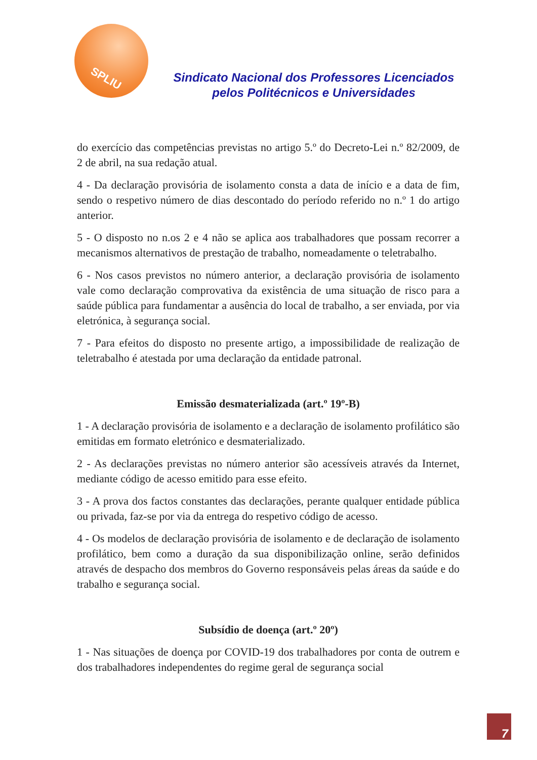SPLIU
Sindicato Nacional dos Professores Licenciados
pelos Politécnicos e Universidades
do exercício das competências previstas no artigo 5.º do Decreto-Lei n.º 82/2009, de 2 de abril, na sua redação atual.
4 - Da declaração provisória de isolamento consta a data de início e a data de fim, sendo o respetivo número de dias descontado do período referido no n.º 1 do artigo anterior.
5 - O disposto no n.os 2 e 4 não se aplica aos trabalhadores que possam recorrer a mecanismos alternativos de prestação de trabalho, nomeadamente o teletrabalho.
6 - Nos casos previstos no número anterior, a declaração provisória de isolamento vale como declaração comprovativa da existência de uma situação de risco para a saúde pública para fundamentar a ausência do local de trabalho, a ser enviada, por via eletrónica, à segurança social.
7 - Para efeitos do disposto no presente artigo, a impossibilidade de realização de teletrabalho é atestada por uma declaração da entidade patronal.
Emissão desmaterializada (art.º 19º-B)
1 - A declaração provisória de isolamento e a declaração de isolamento profilático são emitidas em formato eletrónico e desmaterializado.
2 - As declarações previstas no número anterior são acessíveis através da Internet, mediante código de acesso emitido para esse efeito.
3 - A prova dos factos constantes das declarações, perante qualquer entidade pública ou privada, faz-se por via da entrega do respetivo código de acesso.
4 - Os modelos de declaração provisória de isolamento e de declaração de isolamento profilático, bem como a duração da sua disponibilização online, serão definidos através de despacho dos membros do Governo responsáveis pelas áreas da saúde e do trabalho e segurança social.
Subsídio de doença (art.º 20º)
1 - Nas situações de doença por COVID-19 dos trabalhadores por conta de outrem e dos trabalhadores independentes do regime geral de segurança social
7